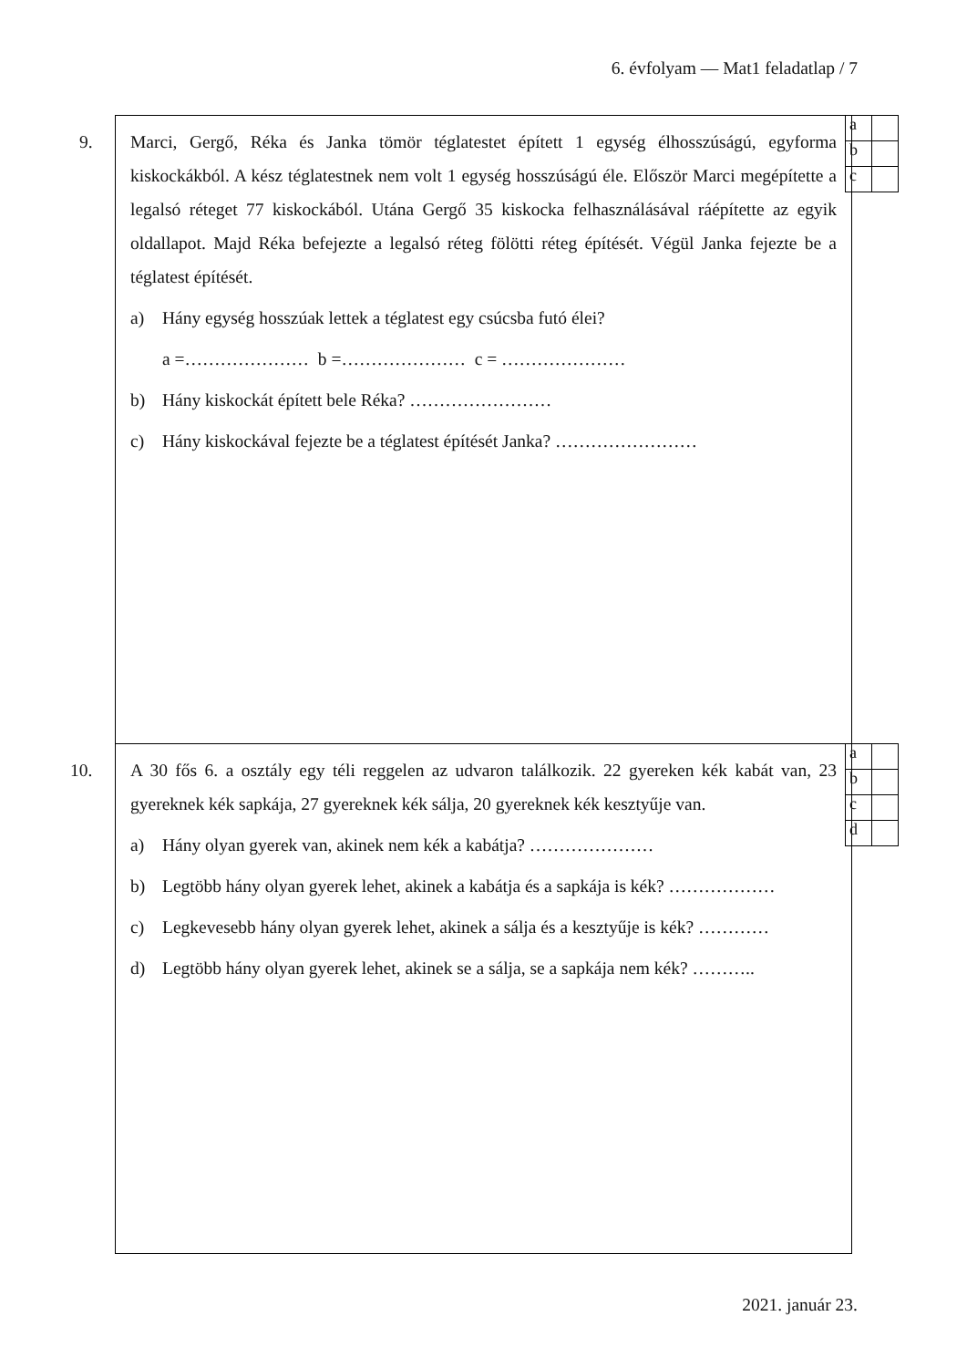6. évfolyam — Mat1 feladatlap / 7
9.
| a | |
| b | |
| c | |
Marci, Gergő, Réka és Janka tömör téglatestet épített 1 egység élhosszúságú, egyforma kiskockákból. A kész téglatestnek nem volt 1 egység hosszúságú éle. Először Marci megépítette a legalsó réteget 77 kiskockából. Utána Gergő 35 kiskocka felhasználásával ráépítette az egyik oldallapot. Majd Réka befejezte a legalsó réteg fölötti réteg építését. Végül Janka fejezte be a téglatest építését.
a) Hány egység hosszúak lettek a téglatest egy csúcsba futó élei?
a =………………… b =………………… c = …………………
b) Hány kiskockát épített bele Réka? ……………………
c) Hány kiskockával fejezte be a téglatest építését Janka? ……………………
10.
| a | |
| b | |
| c | |
| d | |
A 30 fős 6. a osztály egy téli reggelen az udvaron találkozik. 22 gyereken kék kabát van, 23 gyereknek kék sapkája, 27 gyereknek kék sálja, 20 gyereknek kék kesztyűje van.
a) Hány olyan gyerek van, akinek nem kék a kabátja? …………………
b) Legtöbb hány olyan gyerek lehet, akinek a kabátja és a sapkája is kék? ………………
c) Legkevesebb hány olyan gyerek lehet, akinek a sálja és a kesztyűje is kék? …………
d) Legtöbb hány olyan gyerek lehet, akinek se a sálja, se a sapkája nem kék? ………..
2021. január 23.